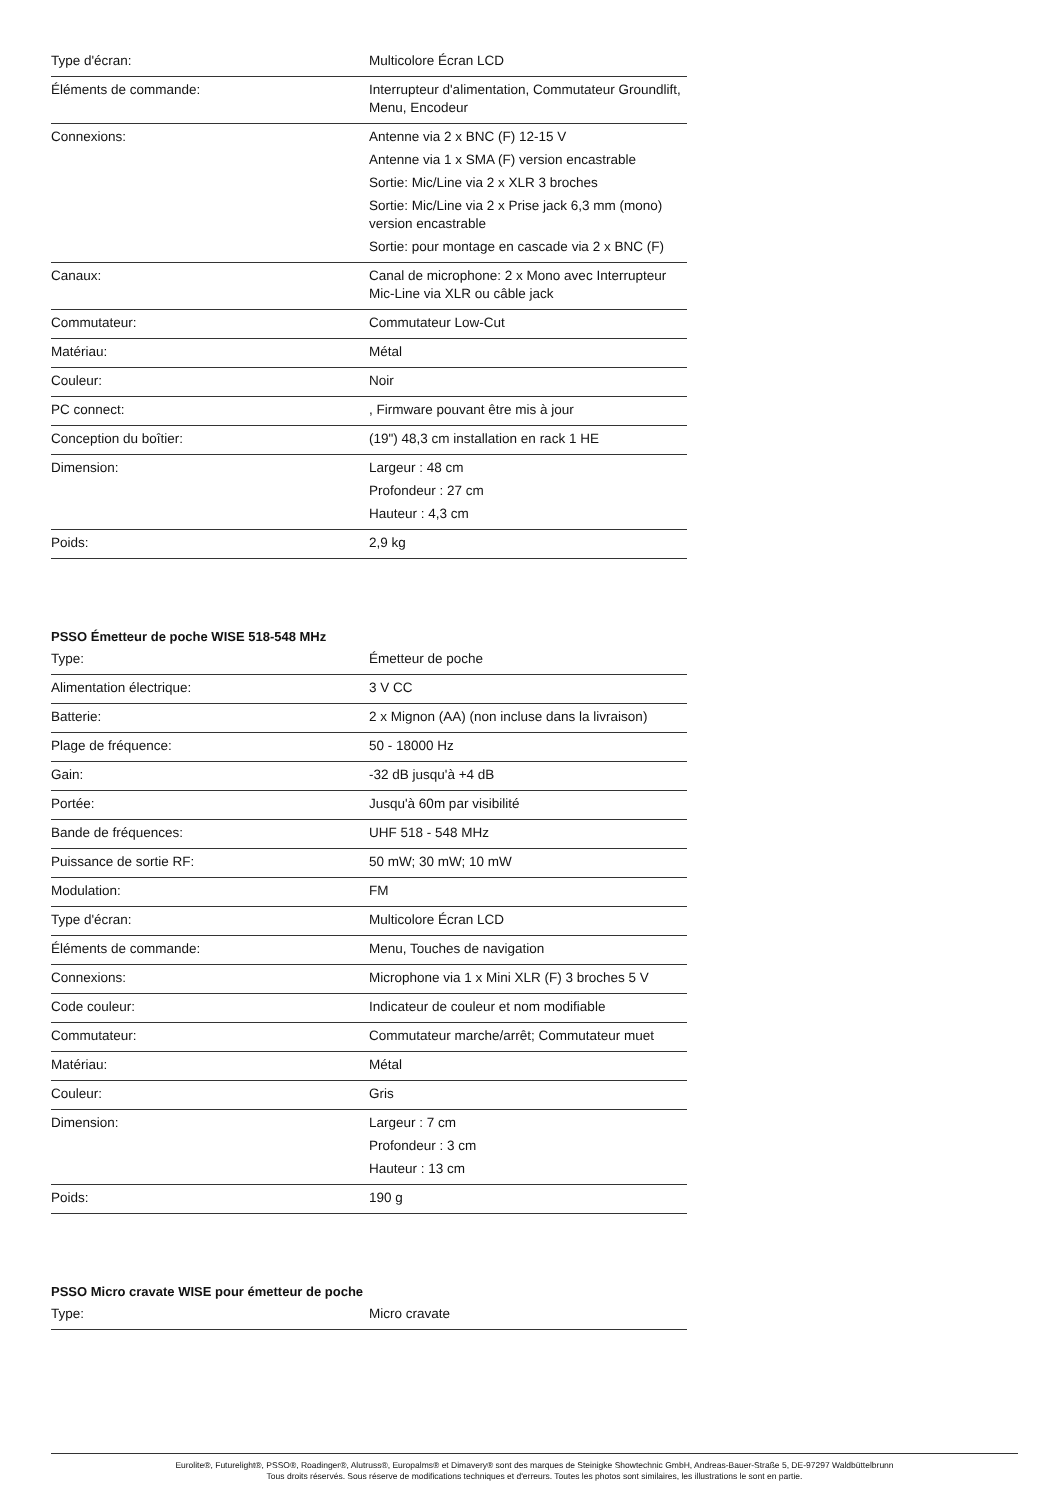| Type d'écran: | Multicolore Écran LCD |
| Éléments de commande: | Interrupteur d'alimentation, Commutateur Groundlift, Menu, Encodeur |
| Connexions: | Antenne via 2 x BNC (F) 12-15 V Antenne via 1 x SMA (F) version encastrable Sortie: Mic/Line via 2 x XLR 3 broches Sortie: Mic/Line via 2 x Prise jack 6,3 mm (mono) version encastrable Sortie: pour montage en cascade via 2 x BNC (F) |
| Canaux: | Canal de microphone: 2 x Mono avec Interrupteur Mic-Line via XLR ou câble jack |
| Commutateur: | Commutateur Low-Cut |
| Matériau: | Métal |
| Couleur: | Noir |
| PC connect: | , Firmware pouvant être mis à jour |
| Conception du boîtier: | (19") 48,3 cm installation en rack 1 HE |
| Dimension: | Largeur : 48 cm Profondeur : 27 cm Hauteur : 4,3 cm |
| Poids: | 2,9 kg |
PSSO Émetteur de poche WISE 518-548 MHz
| Type: | Émetteur de poche |
| Alimentation électrique: | 3 V CC |
| Batterie: | 2 x Mignon (AA) (non incluse dans la livraison) |
| Plage de fréquence: | 50 - 18000 Hz |
| Gain: | -32 dB jusqu'à +4 dB |
| Portée: | Jusqu'à 60m par visibilité |
| Bande de fréquences: | UHF 518 - 548 MHz |
| Puissance de sortie RF: | 50 mW; 30 mW; 10 mW |
| Modulation: | FM |
| Type d'écran: | Multicolore Écran LCD |
| Éléments de commande: | Menu, Touches de navigation |
| Connexions: | Microphone via 1 x Mini XLR (F) 3 broches 5 V |
| Code couleur: | Indicateur de couleur et nom modifiable |
| Commutateur: | Commutateur marche/arrêt; Commutateur muet |
| Matériau: | Métal |
| Couleur: | Gris |
| Dimension: | Largeur : 7 cm Profondeur : 3 cm Hauteur : 13 cm |
| Poids: | 190 g |
PSSO Micro cravate WISE pour émetteur de poche
| Type: | Micro cravate |
Eurolite®, Futurelight®, PSSO®, Roadinger®, Alutruss®, Europalms® et Dimavery® sont des marques de Steinigke Showtechnic GmbH, Andreas-Bauer-Straße 5, DE-97297 Waldbüttelbrunn
Tous droits réservés. Sous réserve de modifications techniques et d'erreurs. Toutes les photos sont similaires, les illustrations le sont en partie.